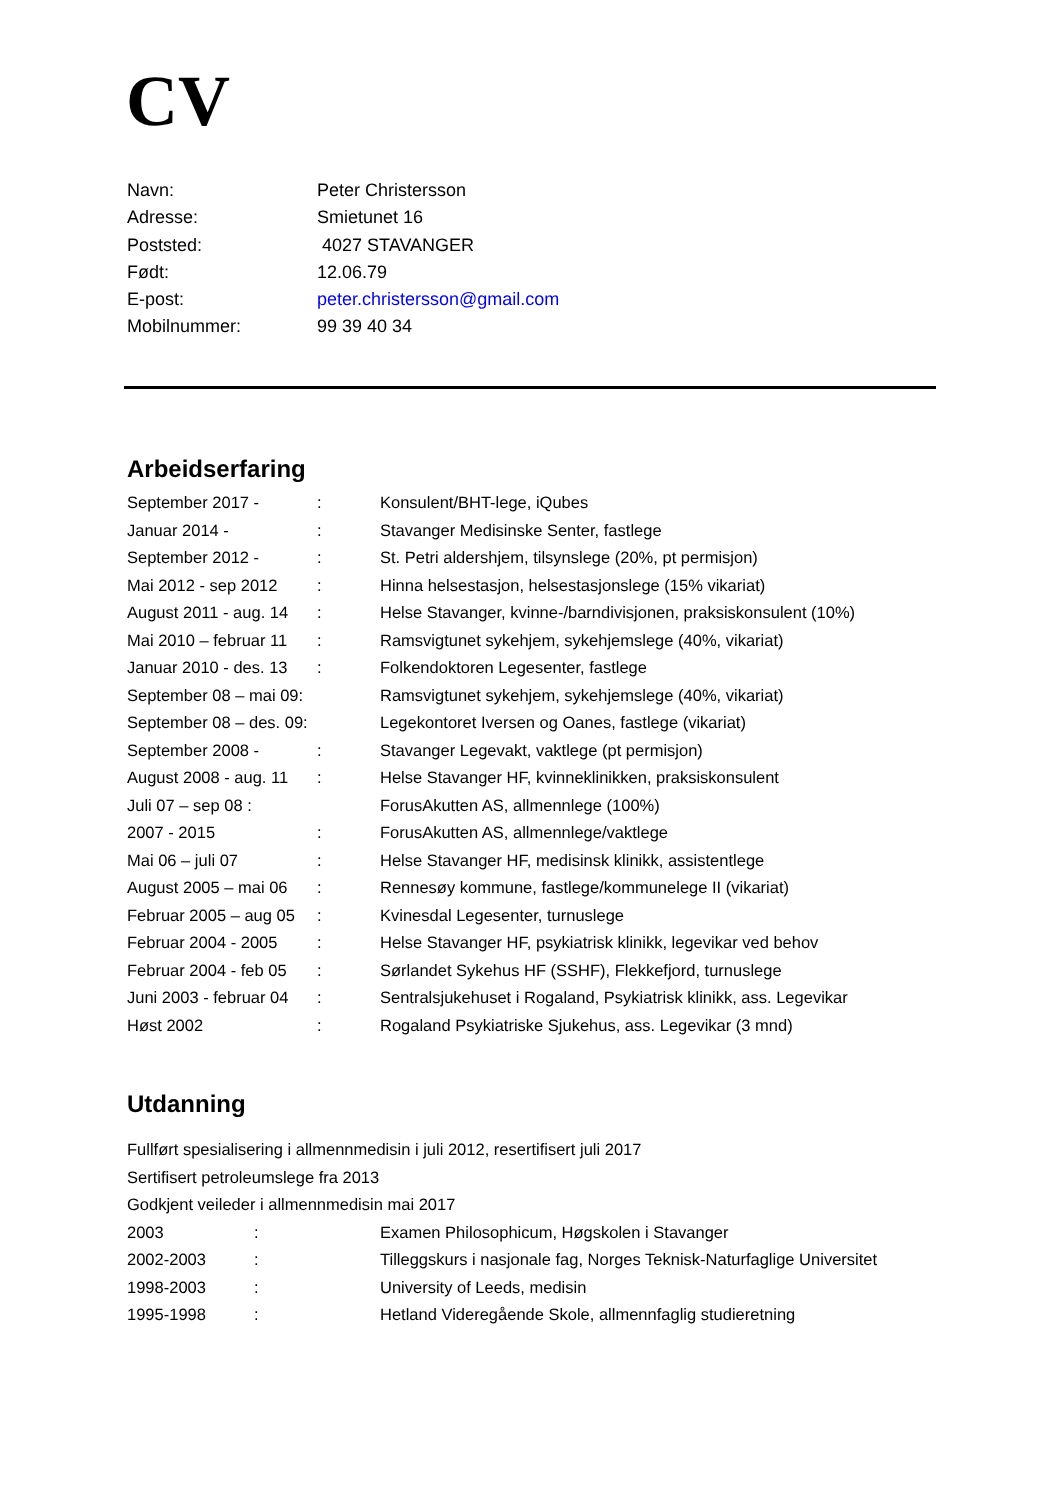CV
Navn: Peter Christersson
Adresse: Smietunet 16
Poststed: 4027 STAVANGER
Født: 12.06.79
E-post: peter.christersson@gmail.com
Mobilnummer: 99 39 40 34
Arbeidserfaring
September 2017 -: Konsulent/BHT-lege, iQubes
Januar 2014 -: Stavanger Medisinske Senter, fastlege
September 2012 -: St. Petri aldershjem, tilsynslege (20%, pt permisjon)
Mai 2012 - sep 2012: Hinna helsestasjon, helsestasjonslege (15% vikariat)
August 2011 - aug. 14: Helse Stavanger, kvinne-/barndivisjonen, praksiskonsulent (10%)
Mai 2010 – februar 11: Ramsvigtunet sykehjem, sykehjemslege (40%, vikariat)
Januar 2010 - des. 13: Folkendoktoren Legesenter, fastlege
September 08 – mai 09: Ramsvigtunet sykehjem, sykehjemslege (40%, vikariat)
September 08 – des. 09: Legekontoret Iversen og Oanes, fastlege (vikariat)
September 2008 -: Stavanger Legevakt, vaktlege (pt permisjon)
August 2008 - aug. 11: Helse Stavanger HF, kvinneklinikken, praksiskonsulent
Juli 07 – sep 08 : ForusAkutten AS, allmennlege (100%)
2007 - 2015: ForusAkutten AS, allmennlege/vaktlege
Mai 06 – juli 07: Helse Stavanger HF, medisinsk klinikk, assistentlege
August 2005 – mai 06: Rennesøy kommune, fastlege/kommunelege II (vikariat)
Februar 2005 – aug 05: Kvinesdal Legesenter, turnuslege
Februar 2004 - 2005: Helse Stavanger HF, psykiatrisk klinikk, legevikar ved behov
Februar 2004 - feb 05: Sørlandet Sykehus HF (SSHF), Flekkefjord, turnuslege
Juni 2003 - februar 04: Sentralsjukehuset i Rogaland, Psykiatrisk klinikk, ass. Legevikar
Høst 2002: Rogaland Psykiatriske Sjukehus, ass. Legevikar (3 mnd)
Utdanning
Fullført spesialisering i allmennmedisin i juli 2012, resertifisert juli 2017
Sertifisert petroleumslege fra 2013
Godkjent veileder i allmennmedisin mai 2017
2003: Examen Philosophicum, Høgskolen i Stavanger
2002-2003: Tilleggskurs i nasjonale fag, Norges Teknisk-Naturfaglige Universitet
1998-2003: University of Leeds, medisin
1995-1998: Hetland Videregående Skole, allmennfaglig studieretning